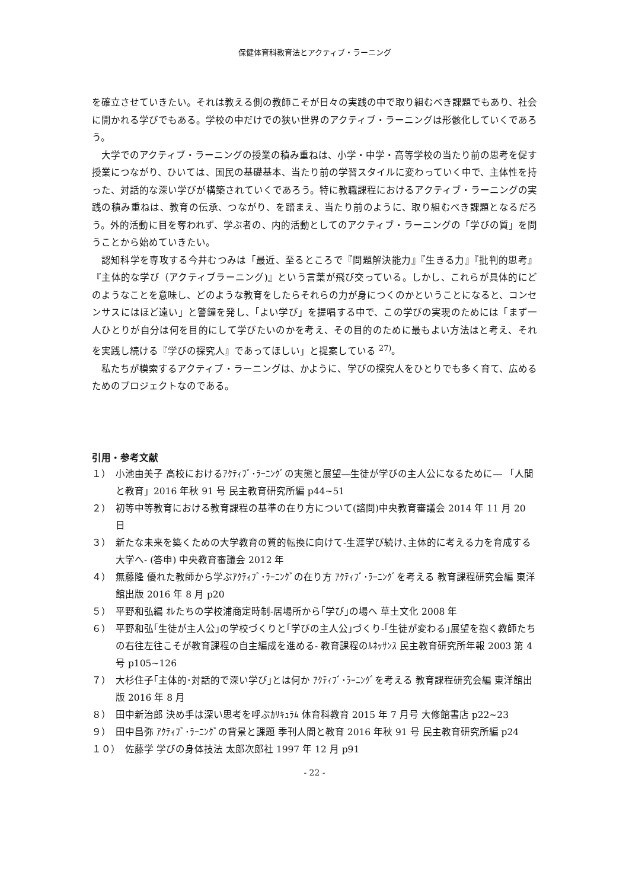保健体育科教育法とアクティブ・ラーニング
を確立させていきたい。それは教える側の教師こそが日々の実践の中で取り組むべき課題でもあり、社会に開かれる学びでもある。学校の中だけでの狭い世界のアクティブ・ラーニングは形骸化していくであろう。
大学でのアクティブ・ラーニングの授業の積み重ねは、小学・中学・高等学校の当たり前の思考を促す授業につながり、ひいては、国民の基礎基本、当たり前の学習スタイルに変わっていく中で、主体性を持った、対話的な深い学びが構築されていくであろう。特に教職課程におけるアクティブ・ラーニングの実践の積み重ねは、教育の伝承、つながり、を踏まえ、当たり前のように、取り組むべき課題となるだろう。外的活動に目を奪われず、学ぶ者の、内的活動としてのアクティブ・ラーニングの「学びの質」を問うことから始めていきたい。
認知科学を専攻する今井むつみは「最近、至るところで『問題解決能力』『生きる力』『批判的思考』『主体的な学び（アクティブラーニング)』という言葉が飛び交っている。しかし、これらが具体的にどのようなことを意味し、どのような教育をしたらそれらの力が身につくのかということになると、コンセンサスにはほど遠い」と警鐘を発し、「よい学び」を提唱する中で、この学びの実現のためには「まず一人ひとりが自分は何を目的にして学びたいのかを考え、その目的のために最もよい方法はと考え、それを実践し続ける『学びの探究人』であってほしい」と提案している <sup>27)</sup>。
私たちが模索するアクティブ・ラーニングは、かように、学びの探究人をひとりでも多く育て、広めるためのプロジェクトなのである。
引用・参考文献
１） 小池由美子 高校におけるｱｸﾃｨﾌﾞ･ﾗｰﾆﾝｸﾞの実態と展望―生徒が学びの主人公になるために― 「人間と教育」2016 年秋 91 号 民主教育研究所編 p44~51
２） 初等中等教育における教育課程の基準の在り方について(諮問)中央教育審議会 2014 年 11 月 20 日
３） 新たな未来を築くための大学教育の質的転換に向けて-生涯学び続け､主体的に考える力を育成する大学へ- (答申) 中央教育審議会 2012 年
４） 無藤隆 優れた教師から学ぶｱｸﾃｨﾌﾞ･ﾗｰﾆﾝｸﾞの在り方 ｱｸﾃｨﾌﾞ･ﾗｰﾆﾝｸﾞを考える 教育課程研究会編 東洋館出版 2016 年 8 月 p20
５） 平野和弘編 ｵﾚたちの学校浦商定時制-居場所から｢学び｣の場へ 草土文化 2008 年
６） 平野和弘｢生徒が主人公｣の学校づくりと｢学びの主人公｣づくり-｢生徒が変わる｣展望を抱く教師たちの右往左往こそが教育課程の自主編成を進める- 教育課程のﾙﾈｯｻﾝｽ 民主教育研究所年報 2003 第 4 号 p105~126
７） 大杉住子｢主体的･対話的で深い学び｣とは何か ｱｸﾃｨﾌﾞ･ﾗｰﾆﾝｸﾞを考える 教育課程研究会編 東洋館出版 2016 年 8 月
８） 田中新治郎 決め手は深い思考を呼ぶｶﾘｷｭﾗﾑ 体育科教育 2015 年 7 月号 大修館書店 p22~23
９） 田中昌弥 ｱｸﾃｨﾌﾞ･ﾗｰﾆﾝｸﾞの背景と課題 季刊人間と教育 2016 年秋 91 号 民主教育研究所編 p24
１０） 佐藤学 学びの身体技法 太郎次郎社 1997 年 12 月 p91
- 22 -